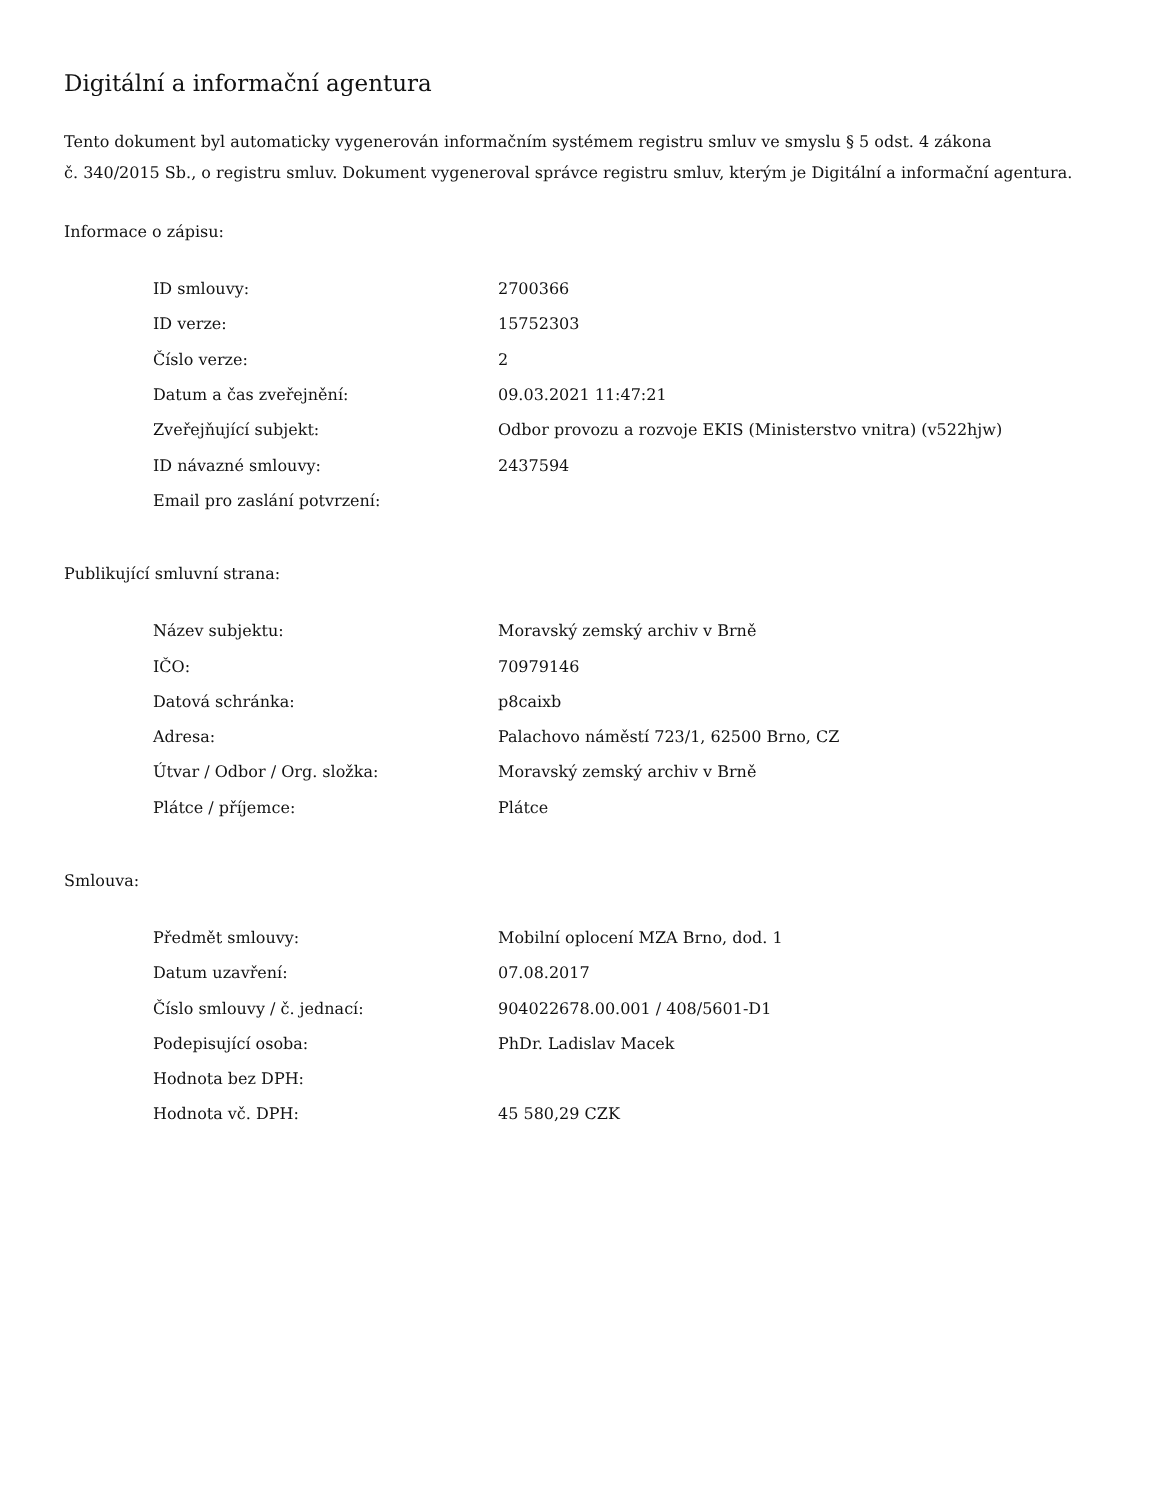Digitální a informační agentura
Tento dokument byl automaticky vygenerován informačním systémem registru smluv ve smyslu § 5 odst. 4 zákona
č. 340/2015 Sb., o registru smluv. Dokument vygeneroval správce registru smluv, kterým je Digitální a informační agentura.
Informace o zápisu:
| ID smlouvy: | 2700366 |
| ID verze: | 15752303 |
| Číslo verze: | 2 |
| Datum a čas zveřejnění: | 09.03.2021 11:47:21 |
| Zveřejňující subjekt: | Odbor provozu a rozvoje EKIS (Ministerstvo vnitra) (v522hjw) |
| ID návazné smlouvy: | 2437594 |
| Email pro zaslání potvrzení: | |
Publikující smluvní strana:
| Název subjektu: | Moravský zemský archiv v Brně |
| IČO: | 70979146 |
| Datová schránka: | p8caixb |
| Adresa: | Palachovo náměstí 723/1, 62500 Brno, CZ |
| Útvar / Odbor / Org. složka: | Moravský zemský archiv v Brně |
| Plátce / příjemce: | Plátce |
Smlouva:
| Předmět smlouvy: | Mobilní oplocení MZA Brno, dod. 1 |
| Datum uzavření: | 07.08.2017 |
| Číslo smlouvy / č. jednací: | 904022678.00.001 / 408/5601-D1 |
| Podepisující osoba: | PhDr. Ladislav Macek |
| Hodnota bez DPH: | |
| Hodnota vč. DPH: | 45 580,29 CZK |